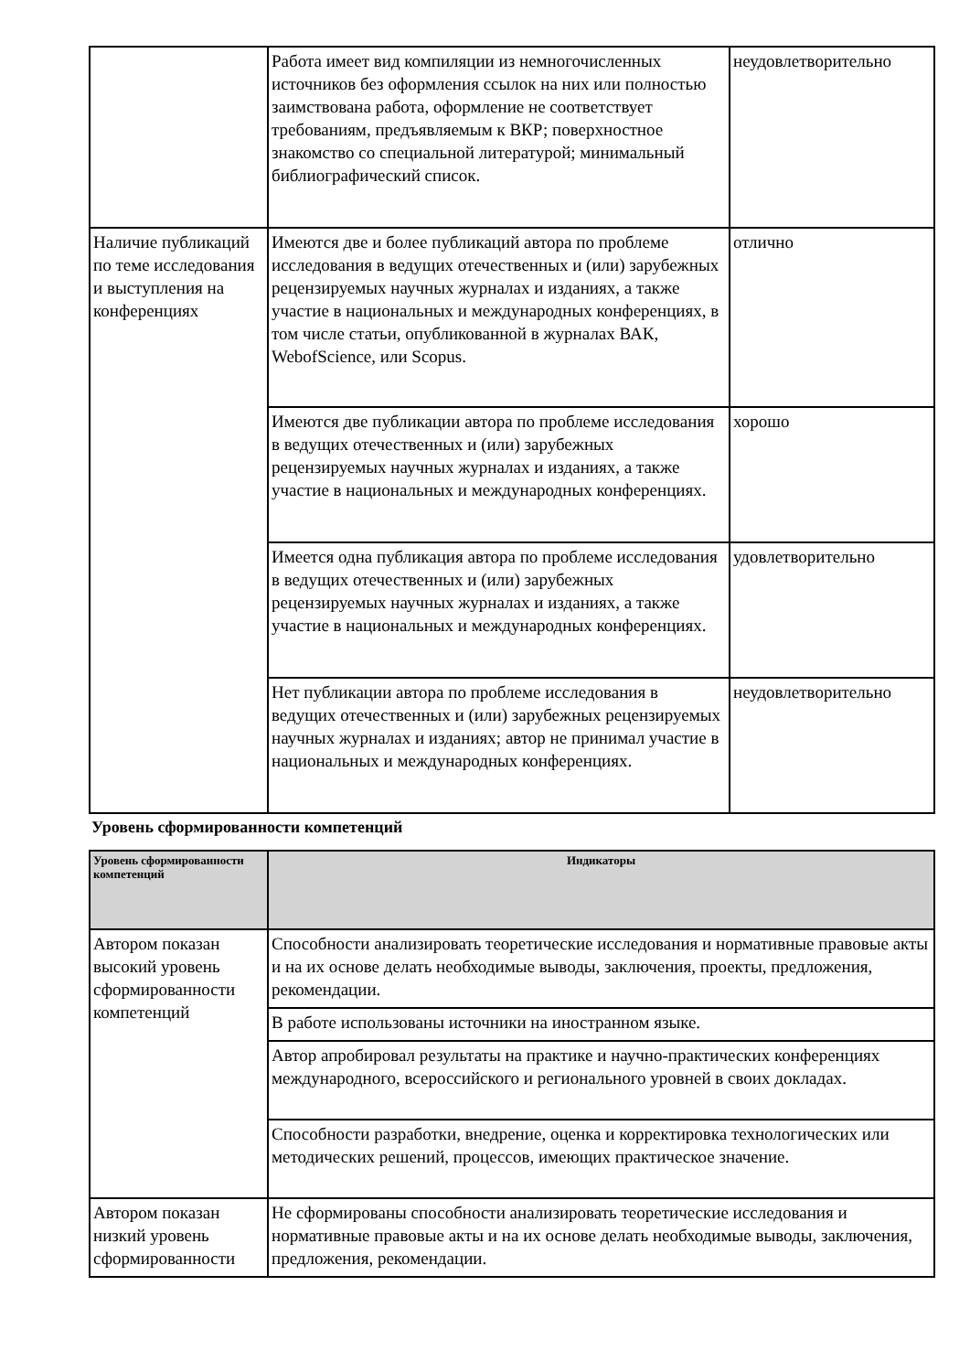| | Работа имеет вид компиляции из немногочисленных источников без оформления ссылок на них или полностью заимствована работа, оформление не соответствует требованиям, предъявляемым к ВКР; поверхностное знакомство со специальной литературой; минимальный библиографический список. | неудовлетворительно |
| Наличие публикаций по теме исследования и выступления на конференциях | Имеются две и более публикаций автора по проблеме исследования в ведущих отечественных и (или) зарубежных рецензируемых научных журналах и изданиях, а также участие в национальных и международных конференциях, в том числе статьи, опубликованной в журналах ВАК, WebofScience, или Scopus. | отлично |
| | Имеются две публикации автора по проблеме исследования в ведущих отечественных и (или) зарубежных рецензируемых научных журналах и изданиях, а также участие в национальных и международных конференциях. | хорошо |
| | Имеется одна публикация автора по проблеме исследования в ведущих отечественных и (или) зарубежных рецензируемых научных журналах и изданиях, а также участие в национальных и международных конференциях. | удовлетворительно |
| | Нет публикации автора по проблеме исследования в ведущих отечественных и (или) зарубежных рецензируемых научных журналах и изданиях; автор не принимал участие в национальных и международных конференциях. | неудовлетворительно |
Уровень сформированности компетенций
| Уровень сформированности компетенций | Индикаторы |
| --- | --- |
| Автором показан высокий уровень сформированности компетенций | Способности анализировать теоретические исследования и нормативные правовые акты и на их основе делать необходимые выводы, заключения, проекты, предложения, рекомендации. |
| | В работе использованы источники на иностранном языке. |
| | Автор апробировал результаты на практике и научно-практических конференциях международного, всероссийского и регионального уровней в своих докладах. |
| | Способности разработки, внедрение, оценка и корректировка технологических или методических решений, процессов, имеющих практическое значение. |
| Автором показан низкий уровень сформированности | Не сформированы способности анализировать теоретические исследования и нормативные правовые акты и на их основе делать необходимые выводы, заключения, предложения, рекомендации. |